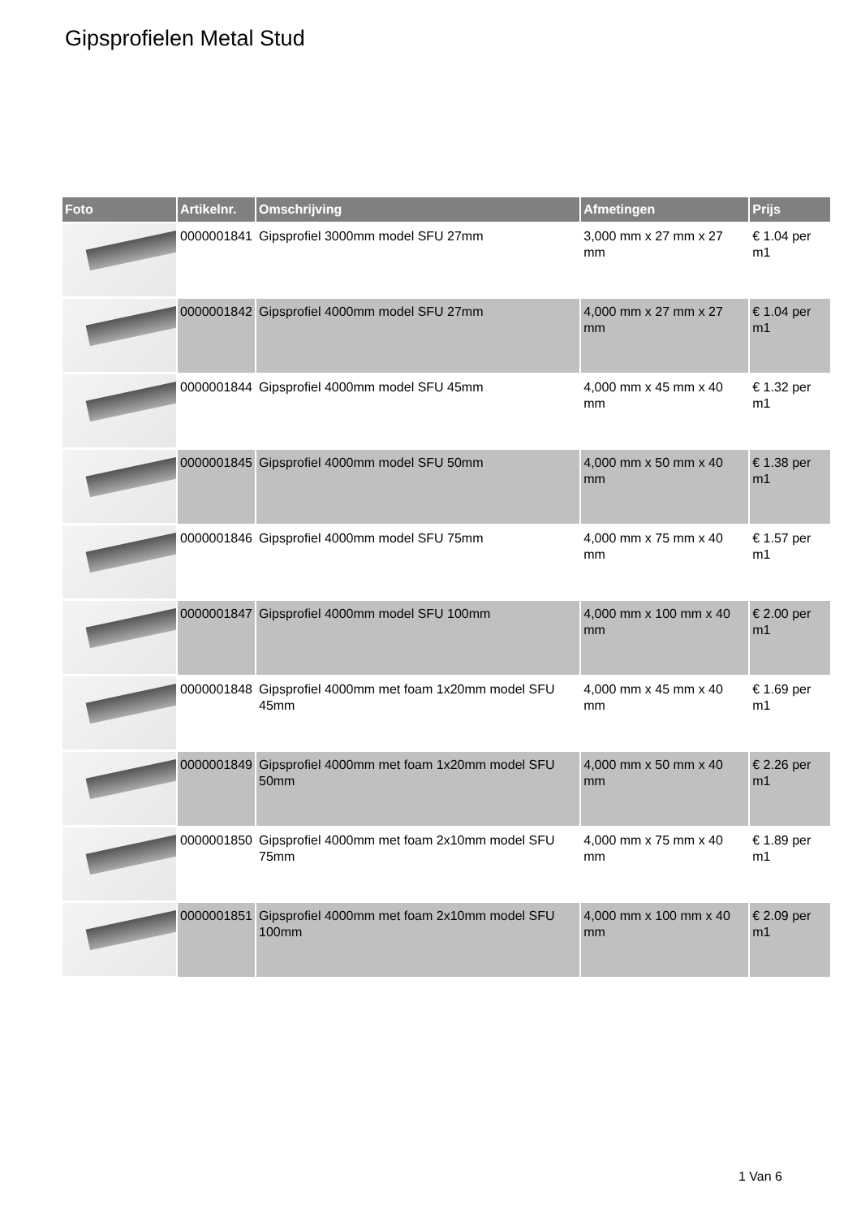Gipsprofielen Metal Stud
| Foto | Artikelnr. | Omschrijving | Afmetingen | Prijs |
| --- | --- | --- | --- | --- |
| | 0000001841 | Gipsprofiel 3000mm model SFU 27mm | 3,000 mm x 27 mm x 27 mm | € 1.04 per m1 |
| | 0000001842 | Gipsprofiel 4000mm model SFU 27mm | 4,000 mm x 27 mm x 27 mm | € 1.04 per m1 |
| | 0000001844 | Gipsprofiel 4000mm model SFU 45mm | 4,000 mm x 45 mm x 40 mm | € 1.32 per m1 |
| | 0000001845 | Gipsprofiel 4000mm model SFU 50mm | 4,000 mm x 50 mm x 40 mm | € 1.38 per m1 |
| | 0000001846 | Gipsprofiel 4000mm model SFU 75mm | 4,000 mm x 75 mm x 40 mm | € 1.57 per m1 |
| | 0000001847 | Gipsprofiel 4000mm model SFU 100mm | 4,000 mm x 100 mm x 40 mm | € 2.00 per m1 |
| | 0000001848 | Gipsprofiel 4000mm met foam 1x20mm model SFU 45mm | 4,000 mm x 45 mm x 40 mm | € 1.69 per m1 |
| | 0000001849 | Gipsprofiel 4000mm met foam 1x20mm model SFU 50mm | 4,000 mm x 50 mm x 40 mm | € 2.26 per m1 |
| | 0000001850 | Gipsprofiel 4000mm met foam 2x10mm model SFU 75mm | 4,000 mm x 75 mm x 40 mm | € 1.89 per m1 |
| | 0000001851 | Gipsprofiel 4000mm met foam 2x10mm model SFU 100mm | 4,000 mm x 100 mm x 40 mm | € 2.09 per m1 |
1 Van 6